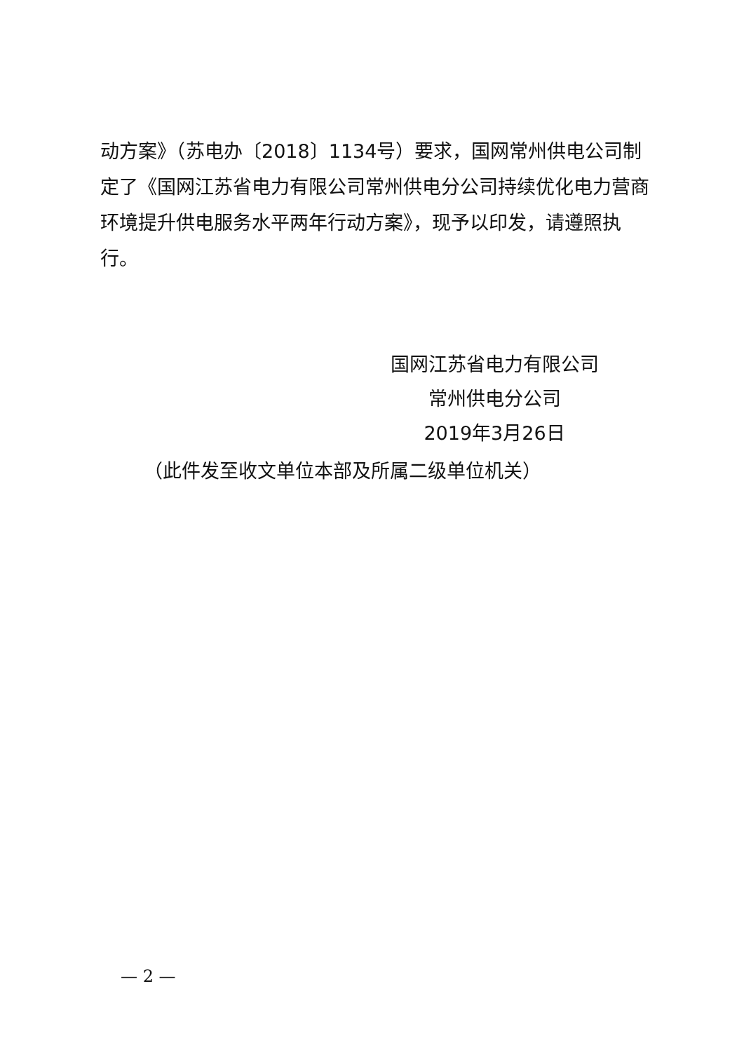动方案》（苏电办〔2018〕1134号）要求，国网常州供电公司制定了《国网江苏省电力有限公司常州供电分公司持续优化电力营商环境提升供电服务水平两年行动方案》，现予以印发，请遵照执行。
国网江苏省电力有限公司
常州供电分公司
2019年3月26日
（此件发至收文单位本部及所属二级单位机关）
— 2 —